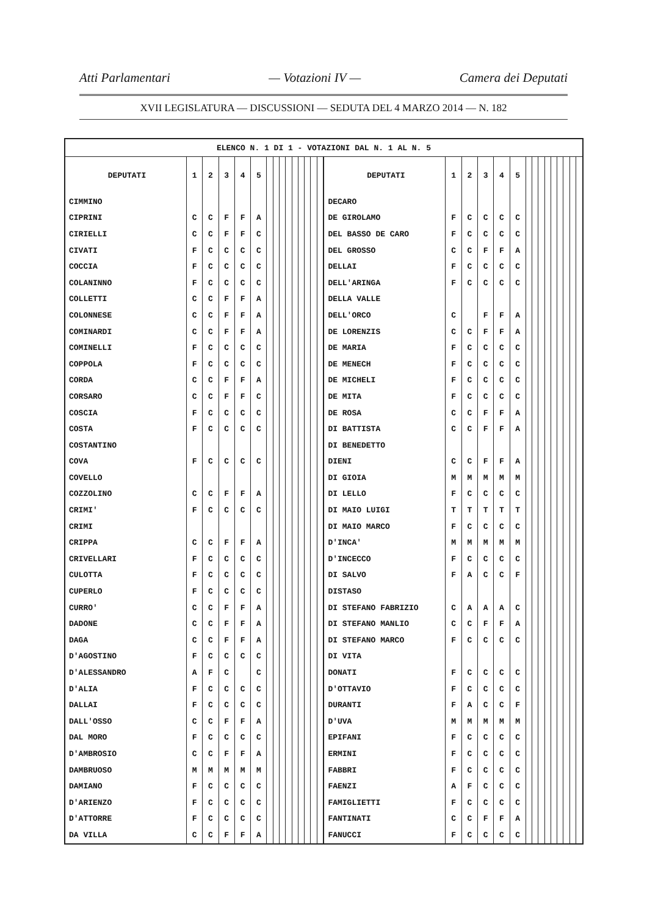Atti Parlamentari — Votazioni IV — Camera dei Deputati
XVII LEGISLATURA — DISCUSSIONI — SEDUTA DEL 4 MARZO 2014 — N. 182
| ELENCO N. 1 DI 1 - VOTAZIONI DAL N. 1 AL N. 5 | | | | | | | | | | | | | | | | | | | | | | | | | | | | | |
| --- | --- | --- | --- | --- | --- | --- | --- | --- | --- | --- | --- | --- | --- | --- | --- | --- | --- | --- | --- | --- | --- | --- | --- | --- | --- | --- | --- | --- | --- |
| DEPUTATI | 1 | 2 | 3 | 4 | 5 | | | | | | | | | | DEPUTATI | 1 | 2 | 3 | 4 | 5 | | | | | | | | | |
| CIMMINO | | | | | | | | | | | | | | | DECARO | | | | | | | | | | | | | | |
| CIPRINI | C | C | F | F | A | | | | | | | | | | DE GIROLAMO | F | C | C | C | C | | | | | | | | | |
| CIRIELLI | C | C | F | F | C | | | | | | | | | | DEL BASSO DE CARO | F | C | C | C | C | | | | | | | | | |
| CIVATI | F | C | C | C | C | | | | | | | | | | DEL GROSSO | C | C | F | F | A | | | | | | | | | |
| COCCIA | F | C | C | C | C | | | | | | | | | | DELLAI | F | C | C | C | C | | | | | | | | | |
| COLANINNO | F | C | C | C | C | | | | | | | | | | DELL'ARINGA | F | C | C | C | C | | | | | | | | | |
| COLLETTI | C | C | F | F | A | | | | | | | | | | DELLA VALLE | | | | | | | | | | | | | | |
| COLONNESE | C | C | F | F | A | | | | | | | | | | DELL'ORCO | C | | F | F | A | | | | | | | | | |
| COMINARDI | C | C | F | F | A | | | | | | | | | | DE LORENZIS | C | C | F | F | A | | | | | | | | | |
| COMINELLI | F | C | C | C | C | | | | | | | | | | DE MARIA | F | C | C | C | C | | | | | | | | | |
| COPPOLA | F | C | C | C | C | | | | | | | | | | DE MENECH | F | C | C | C | C | | | | | | | | | |
| CORDA | C | C | F | F | A | | | | | | | | | | DE MICHELI | F | C | C | C | C | | | | | | | | | |
| CORSARO | C | C | F | F | C | | | | | | | | | | DE MITA | F | C | C | C | C | | | | | | | | | |
| COSCIA | F | C | C | C | C | | | | | | | | | | DE ROSA | C | C | F | F | A | | | | | | | | | |
| COSTA | F | C | C | C | C | | | | | | | | | | DI BATTISTA | C | C | F | F | A | | | | | | | | | |
| COSTANTINO | | | | | | | | | | | | | | | DI BENEDETTO | | | | | | | | | | | | | | |
| COVA | F | C | C | C | C | | | | | | | | | | DIENI | C | C | F | F | A | | | | | | | | | |
| COVELLO | | | | | | | | | | | | | | | DI GIOIA | M | M | M | M | M | | | | | | | | | |
| COZZOLINO | C | C | F | F | A | | | | | | | | | | DI LELLO | F | C | C | C | C | | | | | | | | | |
| CRIMI' | F | C | C | C | C | | | | | | | | | | DI MAIO LUIGI | T | T | T | T | T | | | | | | | | | |
| CRIMI | | | | | | | | | | | | | | | DI MAIO MARCO | F | C | C | C | C | | | | | | | | | |
| CRIPPA | C | C | F | F | A | | | | | | | | | | D'INCA' | M | M | M | M | M | | | | | | | | | |
| CRIVELLARI | F | C | C | C | C | | | | | | | | | | D'INCECCO | F | C | C | C | C | | | | | | | | | |
| CULOTTA | F | C | C | C | C | | | | | | | | | | DI SALVO | F | A | C | C | F | | | | | | | | | |
| CUPERLO | F | C | C | C | C | | | | | | | | | | DISTASO | | | | | | | | | | | | | | |
| CURRO' | C | C | F | F | A | | | | | | | | | | DI STEFANO FABRIZIO | C | A | A | A | C | | | | | | | | | |
| DADONE | C | C | F | F | A | | | | | | | | | | DI STEFANO MANLIO | C | C | F | F | A | | | | | | | | | |
| DAGA | C | C | F | F | A | | | | | | | | | | DI STEFANO MARCO | F | C | C | C | C | | | | | | | | | |
| D'AGOSTINO | F | C | C | C | C | | | | | | | | | | DI VITA | | | | | | | | | | | | | | |
| D'ALESSANDRO | A | F | C | | C | | | | | | | | | | DONATI | F | C | C | C | C | | | | | | | | | |
| D'ALIA | F | C | C | C | C | | | | | | | | | | D'OTTAVIO | F | C | C | C | C | | | | | | | | | |
| DALLAI | F | C | C | C | C | | | | | | | | | | DURANTI | F | A | C | C | F | | | | | | | | | |
| DALL'OSSO | C | C | F | F | A | | | | | | | | | | D'UVA | M | M | M | M | M | | | | | | | | | |
| DAL MORO | F | C | C | C | C | | | | | | | | | | EPIFANI | F | C | C | C | C | | | | | | | | | |
| D'AMBROSIO | C | C | F | F | A | | | | | | | | | | ERMINI | F | C | C | C | C | | | | | | | | | |
| DAMBRUOSO | M | M | M | M | M | | | | | | | | | | FABBRI | F | C | C | C | C | | | | | | | | | |
| DAMIANO | F | C | C | C | C | | | | | | | | | | FAENZI | A | F | C | C | C | | | | | | | | | |
| D'ARIENZO | F | C | C | C | C | | | | | | | | | | FAMIGLIETTI | F | C | C | C | C | | | | | | | | | |
| D'ATTORRE | F | C | C | C | C | | | | | | | | | | FANTINATI | C | C | F | F | A | | | | | | | | | |
| DA VILLA | C | C | F | F | A | | | | | | | | | | FANUCCI | F | C | C | C | C | | | | | | | | | |